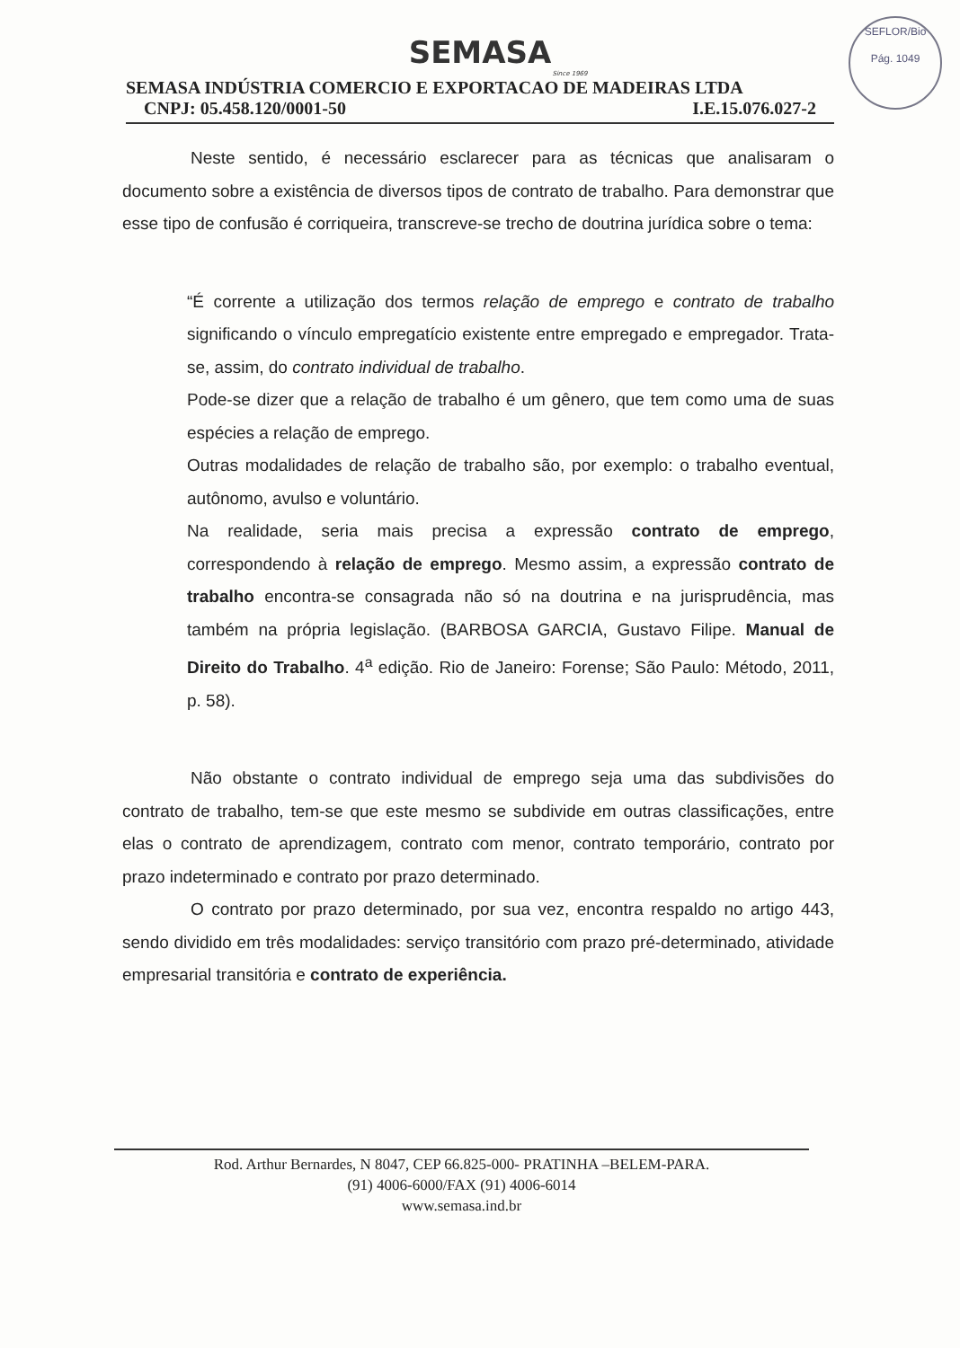SEFLOR/Bio
Pág. 1049
SEMASA
Since 1969
SEMASA INDÚSTRIA COMERCIO E EXPORTACAO DE MADEIRAS LTDA
CNPJ: 05.458.120/0001-50 I.E.15.076.027-2
Neste sentido, é necessário esclarecer para as técnicas que analisaram o documento sobre a existência de diversos tipos de contrato de trabalho. Para demonstrar que esse tipo de confusão é corriqueira, transcreve-se trecho de doutrina jurídica sobre o tema:
“É corrente a utilização dos termos relação de emprego e contrato de trabalho significando o vínculo empregatício existente entre empregado e empregador. Trata-se, assim, do contrato individual de trabalho.
Pode-se dizer que a relação de trabalho é um gênero, que tem como uma de suas espécies a relação de emprego.
Outras modalidades de relação de trabalho são, por exemplo: o trabalho eventual, autônomo, avulso e voluntário.
Na realidade, seria mais precisa a expressão contrato de emprego, correspondendo à relação de emprego. Mesmo assim, a expressão contrato de trabalho encontra-se consagrada não só na doutrina e na jurisprudência, mas também na própria legislação. (BARBOSA GARCIA, Gustavo Filipe. Manual de Direito do Trabalho. 4<sup>a</sup> edição. Rio de Janeiro: Forense; São Paulo: Método, 2011, p. 58).
Não obstante o contrato individual de emprego seja uma das subdivisões do contrato de trabalho, tem-se que este mesmo se subdivide em outras classificações, entre elas o contrato de aprendizagem, contrato com menor, contrato temporário, contrato por prazo indeterminado e contrato por prazo determinado.
O contrato por prazo determinado, por sua vez, encontra respaldo no artigo 443, sendo dividido em três modalidades: serviço transitório com prazo pré-determinado, atividade empresarial transitória e contrato de experiência.
Rod. Arthur Bernardes, N 8047, CEP 66.825-000- PRATINHA –BELEM-PARA.
(91) 4006-6000/FAX (91) 4006-6014
www.semasa.ind.br